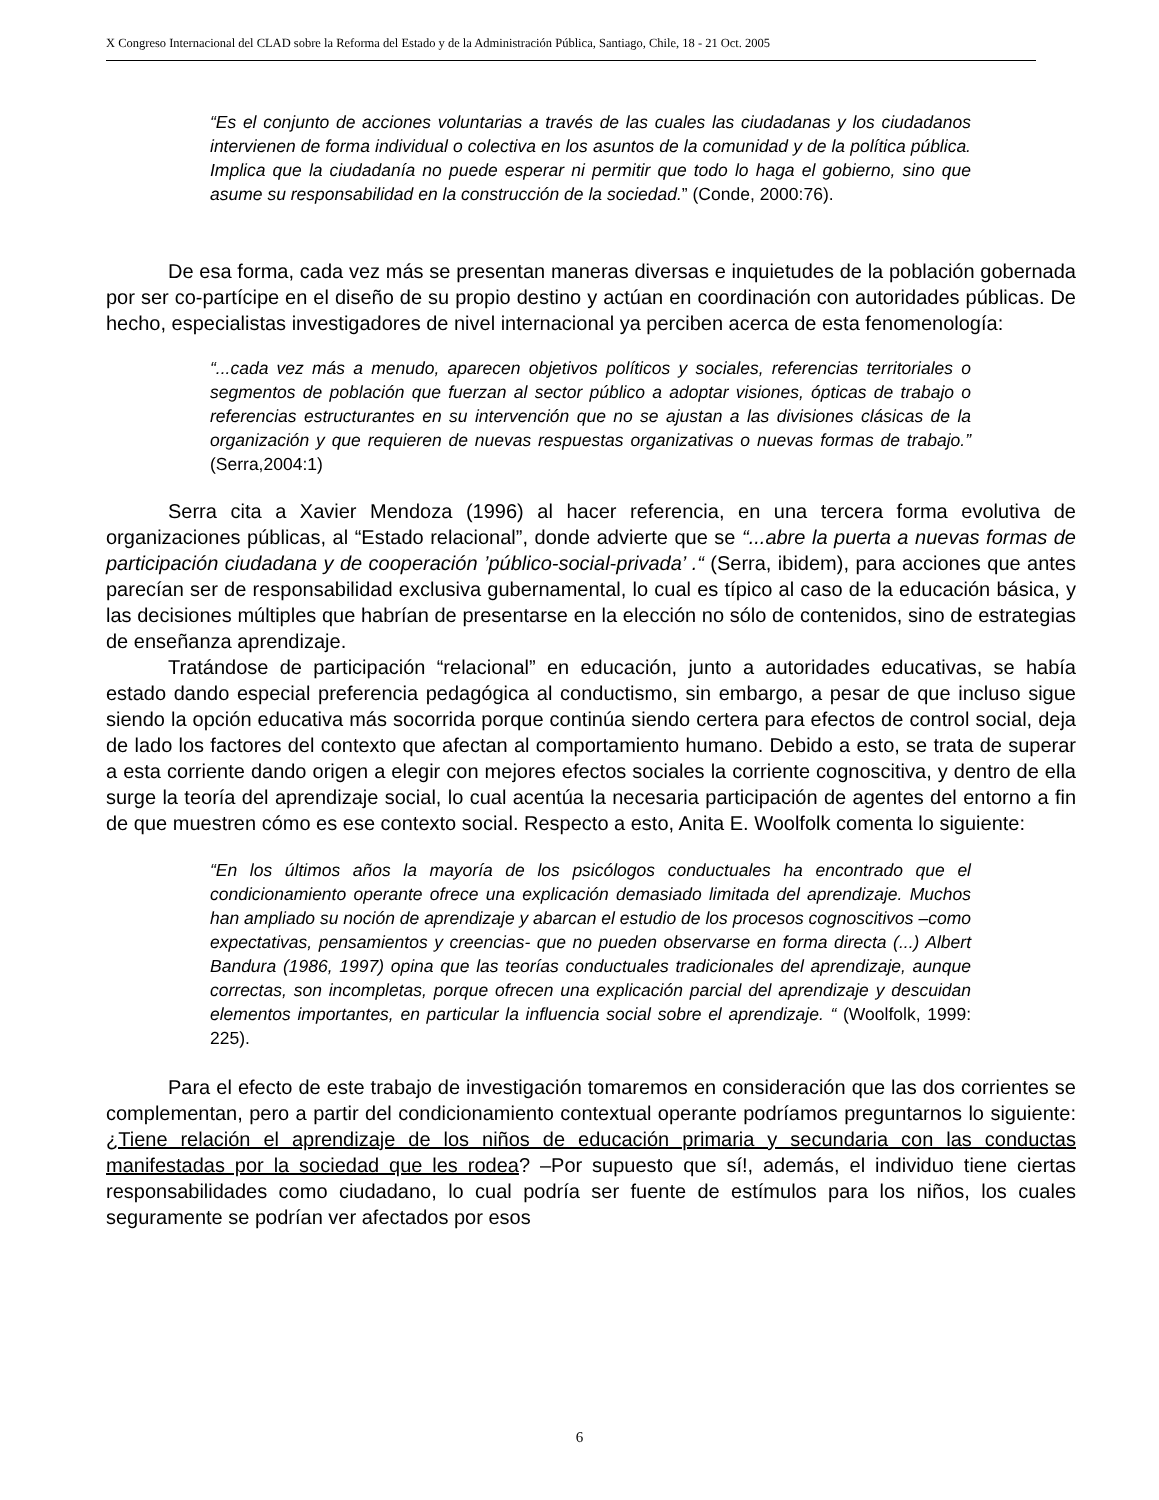X Congreso Internacional del CLAD sobre la Reforma del Estado y de la Administración Pública, Santiago, Chile, 18 - 21 Oct. 2005
“Es el conjunto de acciones voluntarias a través de las cuales las ciudadanas y los ciudadanos intervienen de forma individual o colectiva en los asuntos de la comunidad y de la política pública. Implica que la ciudadanía no puede esperar ni permitir que todo lo haga el gobierno, sino que asume su responsabilidad en la construcción de la sociedad.” (Conde, 2000:76).
De esa forma, cada vez más se presentan maneras diversas e inquietudes de la población gobernada por ser co-partícipe en el diseño de su propio destino y actúan en coordinación con autoridades públicas. De hecho, especialistas investigadores de nivel internacional ya perciben acerca de esta fenomenología:
“...cada vez más a menudo, aparecen objetivos políticos y sociales, referencias territoriales o segmentos de población que fuerzan al sector público a adoptar visiones, ópticas de trabajo o referencias estructurantes en su intervención que no se ajustan a las divisiones clásicas de la organización y que requieren de nuevas respuestas organizativas o nuevas formas de trabajo.” (Serra,2004:1)
Serra cita a Xavier Mendoza (1996) al hacer referencia, en una tercera forma evolutiva de organizaciones públicas, al “Estado relacional”, donde advierte que se “...abre la puerta a nuevas formas de participación ciudadana y de cooperación ’público-social-privada’ .“ (Serra, ibidem), para acciones que antes parecían ser de responsabilidad exclusiva gubernamental, lo cual es típico al caso de la educación básica, y las decisiones múltiples que habrían de presentarse en la elección no sólo de contenidos, sino de estrategias de enseñanza aprendizaje.
Tratándose de participación “relacional” en educación, junto a autoridades educativas, se había estado dando especial preferencia pedagógica al conductismo, sin embargo, a pesar de que incluso sigue siendo la opción educativa más socorrida porque continúa siendo certera para efectos de control social, deja de lado los factores del contexto que afectan al comportamiento humano. Debido a esto, se trata de superar a esta corriente dando origen a elegir con mejores efectos sociales la corriente cognoscitiva, y dentro de ella surge la teoría del aprendizaje social, lo cual acentúa la necesaria participación de agentes del entorno a fin de que muestren cómo es ese contexto social. Respecto a esto, Anita E. Woolfolk comenta lo siguiente:
“En los últimos años la mayoría de los psicólogos conductuales ha encontrado que el condicionamiento operante ofrece una explicación demasiado limitada del aprendizaje. Muchos han ampliado su noción de aprendizaje y abarcan el estudio de los procesos cognoscitivos –como expectativas, pensamientos y creencias- que no pueden observarse en forma directa (...) Albert Bandura (1986, 1997) opina que las teorías conductuales tradicionales del aprendizaje, aunque correctas, son incompletas, porque ofrecen una explicación parcial del aprendizaje y descuidan elementos importantes, en particular la influencia social sobre el aprendizaje. “ (Woolfolk, 1999: 225).
Para el efecto de este trabajo de investigación tomaremos en consideración que las dos corrientes se complementan, pero a partir del condicionamiento contextual operante podríamos preguntarnos lo siguiente: ¿Tiene relación el aprendizaje de los niños de educación primaria y secundaria con las conductas manifestadas por la sociedad que les rodea? –Por supuesto que sí!, además, el individuo tiene ciertas responsabilidades como ciudadano, lo cual podría ser fuente de estímulos para los niños, los cuales seguramente se podrían ver afectados por esos
6